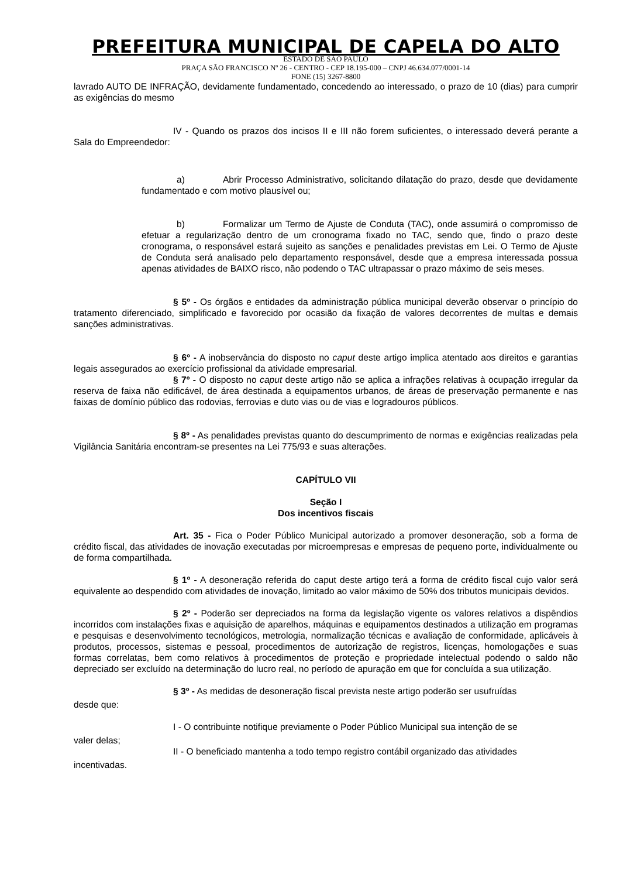PREFEITURA MUNICIPAL DE CAPELA DO ALTO
ESTADO DE SÃO PAULO
PRAÇA SÃO FRANCISCO Nº 26 - CENTRO - CEP 18.195-000 – CNPJ 46.634.077/0001-14
FONE (15) 3267-8800
lavrado AUTO DE INFRAÇÃO, devidamente fundamentado, concedendo ao interessado, o prazo de 10 (dias) para cumprir as exigências do mesmo
IV - Quando os prazos dos incisos II e III não forem suficientes, o interessado deverá perante a Sala do Empreendedor:
a) Abrir Processo Administrativo, solicitando dilatação do prazo, desde que devidamente fundamentado e com motivo plausível ou;
b) Formalizar um Termo de Ajuste de Conduta (TAC), onde assumirá o compromisso de efetuar a regularização dentro de um cronograma fixado no TAC, sendo que, findo o prazo deste cronograma, o responsável estará sujeito as sanções e penalidades previstas em Lei. O Termo de Ajuste de Conduta será analisado pelo departamento responsável, desde que a empresa interessada possua apenas atividades de BAIXO risco, não podendo o TAC ultrapassar o prazo máximo de seis meses.
§ 5º - Os órgãos e entidades da administração pública municipal deverão observar o princípio do tratamento diferenciado, simplificado e favorecido por ocasião da fixação de valores decorrentes de multas e demais sanções administrativas.
§ 6º - A inobservância do disposto no caput deste artigo implica atentado aos direitos e garantias legais assegurados ao exercício profissional da atividade empresarial.
§ 7º - O disposto no caput deste artigo não se aplica a infrações relativas à ocupação irregular da reserva de faixa não edificável, de área destinada a equipamentos urbanos, de áreas de preservação permanente e nas faixas de domínio público das rodovias, ferrovias e duto vias ou de vias e logradouros públicos.
§ 8º - As penalidades previstas quanto do descumprimento de normas e exigências realizadas pela Vigilância Sanitária encontram-se presentes na Lei 775/93 e suas alterações.
CAPÍTULO VII
Seção I
Dos incentivos fiscais
Art. 35 - Fica o Poder Público Municipal autorizado a promover desoneração, sob a forma de crédito fiscal, das atividades de inovação executadas por microempresas e empresas de pequeno porte, individualmente ou de forma compartilhada.
§ 1º - A desoneração referida do caput deste artigo terá a forma de crédito fiscal cujo valor será equivalente ao despendido com atividades de inovação, limitado ao valor máximo de 50% dos tributos municipais devidos.
§ 2º - Poderão ser depreciados na forma da legislação vigente os valores relativos a dispêndios incorridos com instalações fixas e aquisição de aparelhos, máquinas e equipamentos destinados a utilização em programas e pesquisas e desenvolvimento tecnológicos, metrologia, normalização técnicas e avaliação de conformidade, aplicáveis à produtos, processos, sistemas e pessoal, procedimentos de autorização de registros, licenças, homologações e suas formas correlatas, bem como relativos à procedimentos de proteção e propriedade intelectual podendo o saldo não depreciado ser excluído na determinação do lucro real, no período de apuração em que for concluída a sua utilização.
§ 3º - As medidas de desoneração fiscal prevista neste artigo poderão ser usufruídas
desde que:
I - O contribuinte notifique previamente o Poder Público Municipal sua intenção de se
valer delas;
II - O beneficiado mantenha a todo tempo registro contábil organizado das atividades
incentivadas.